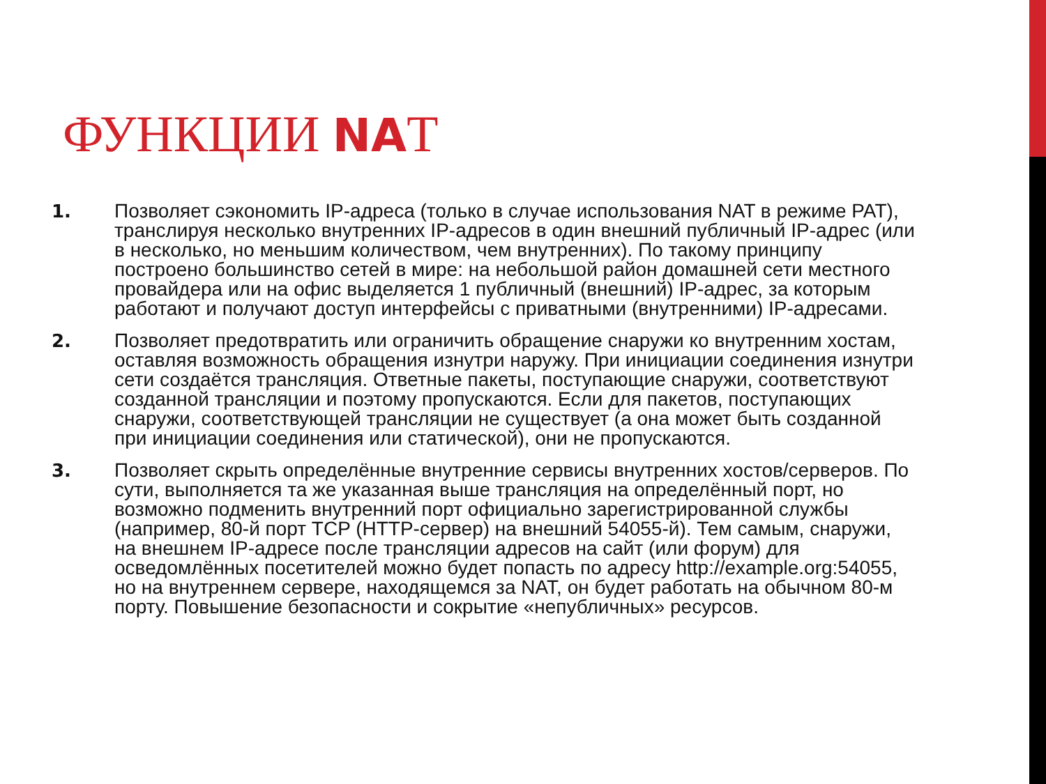ФУНКЦИИ NAT
1. Позволяет сэкономить IP-адреса (только в случае использования NAT в режиме PAT), транслируя несколько внутренних IP-адресов в один внешний публичный IP-адрес (или в несколько, но меньшим количеством, чем внутренних). По такому принципу построено большинство сетей в мире: на небольшой район домашней сети местного провайдера или на офис выделяется 1 публичный (внешний) IP-адрес, за которым работают и получают доступ интерфейсы с приватными (внутренними) IP-адресами.
2. Позволяет предотвратить или ограничить обращение снаружи ко внутренним хостам, оставляя возможность обращения изнутри наружу. При инициации соединения изнутри сети создаётся трансляция. Ответные пакеты, поступающие снаружи, соответствуют созданной трансляции и поэтому пропускаются. Если для пакетов, поступающих снаружи, соответствующей трансляции не существует (а она может быть созданной при инициации соединения или статической), они не пропускаются.
3. Позволяет скрыть определённые внутренние сервисы внутренних хостов/серверов. По сути, выполняется та же указанная выше трансляция на определённый порт, но возможно подменить внутренний порт официально зарегистрированной службы (например, 80-й порт TCP (HTTP-сервер) на внешний 54055-й). Тем самым, снаружи, на внешнем IP-адресе после трансляции адресов на сайт (или форум) для осведомлённых посетителей можно будет попасть по адресу http://example.org:54055, но на внутреннем сервере, находящемся за NAT, он будет работать на обычном 80-м порту. Повышение безопасности и сокрытие «непубличных» ресурсов.